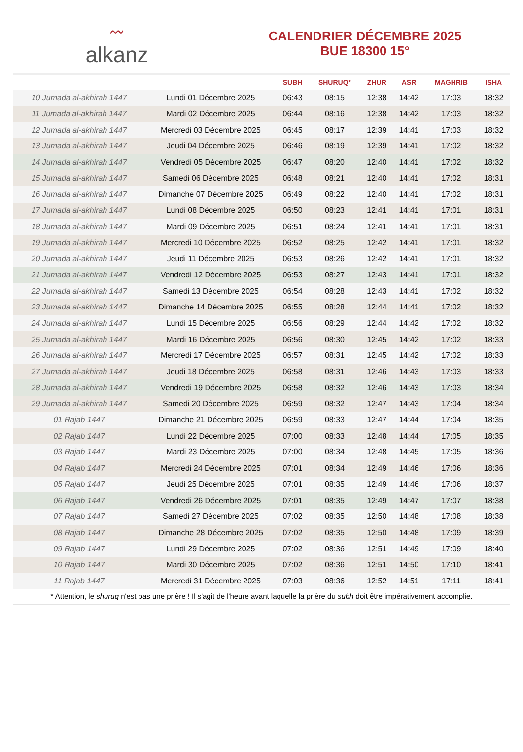〰
alkanz
CALENDRIER DÉCEMBRE 2025
BUE 18300 15°
| | | SUBH | SHURUQ* | ZHUR | ASR | MAGHRIB | ISHA |
| --- | --- | --- | --- | --- | --- | --- | --- |
| 10 Jumada al-akhirah 1447 | Lundi 01 Décembre 2025 | 06:43 | 08:15 | 12:38 | 14:42 | 17:03 | 18:32 |
| 11 Jumada al-akhirah 1447 | Mardi 02 Décembre 2025 | 06:44 | 08:16 | 12:38 | 14:42 | 17:03 | 18:32 |
| 12 Jumada al-akhirah 1447 | Mercredi 03 Décembre 2025 | 06:45 | 08:17 | 12:39 | 14:41 | 17:03 | 18:32 |
| 13 Jumada al-akhirah 1447 | Jeudi 04 Décembre 2025 | 06:46 | 08:19 | 12:39 | 14:41 | 17:02 | 18:32 |
| 14 Jumada al-akhirah 1447 | Vendredi 05 Décembre 2025 | 06:47 | 08:20 | 12:40 | 14:41 | 17:02 | 18:32 |
| 15 Jumada al-akhirah 1447 | Samedi 06 Décembre 2025 | 06:48 | 08:21 | 12:40 | 14:41 | 17:02 | 18:31 |
| 16 Jumada al-akhirah 1447 | Dimanche 07 Décembre 2025 | 06:49 | 08:22 | 12:40 | 14:41 | 17:02 | 18:31 |
| 17 Jumada al-akhirah 1447 | Lundi 08 Décembre 2025 | 06:50 | 08:23 | 12:41 | 14:41 | 17:01 | 18:31 |
| 18 Jumada al-akhirah 1447 | Mardi 09 Décembre 2025 | 06:51 | 08:24 | 12:41 | 14:41 | 17:01 | 18:31 |
| 19 Jumada al-akhirah 1447 | Mercredi 10 Décembre 2025 | 06:52 | 08:25 | 12:42 | 14:41 | 17:01 | 18:32 |
| 20 Jumada al-akhirah 1447 | Jeudi 11 Décembre 2025 | 06:53 | 08:26 | 12:42 | 14:41 | 17:01 | 18:32 |
| 21 Jumada al-akhirah 1447 | Vendredi 12 Décembre 2025 | 06:53 | 08:27 | 12:43 | 14:41 | 17:01 | 18:32 |
| 22 Jumada al-akhirah 1447 | Samedi 13 Décembre 2025 | 06:54 | 08:28 | 12:43 | 14:41 | 17:02 | 18:32 |
| 23 Jumada al-akhirah 1447 | Dimanche 14 Décembre 2025 | 06:55 | 08:28 | 12:44 | 14:41 | 17:02 | 18:32 |
| 24 Jumada al-akhirah 1447 | Lundi 15 Décembre 2025 | 06:56 | 08:29 | 12:44 | 14:42 | 17:02 | 18:32 |
| 25 Jumada al-akhirah 1447 | Mardi 16 Décembre 2025 | 06:56 | 08:30 | 12:45 | 14:42 | 17:02 | 18:33 |
| 26 Jumada al-akhirah 1447 | Mercredi 17 Décembre 2025 | 06:57 | 08:31 | 12:45 | 14:42 | 17:02 | 18:33 |
| 27 Jumada al-akhirah 1447 | Jeudi 18 Décembre 2025 | 06:58 | 08:31 | 12:46 | 14:43 | 17:03 | 18:33 |
| 28 Jumada al-akhirah 1447 | Vendredi 19 Décembre 2025 | 06:58 | 08:32 | 12:46 | 14:43 | 17:03 | 18:34 |
| 29 Jumada al-akhirah 1447 | Samedi 20 Décembre 2025 | 06:59 | 08:32 | 12:47 | 14:43 | 17:04 | 18:34 |
| 01 Rajab 1447 | Dimanche 21 Décembre 2025 | 06:59 | 08:33 | 12:47 | 14:44 | 17:04 | 18:35 |
| 02 Rajab 1447 | Lundi 22 Décembre 2025 | 07:00 | 08:33 | 12:48 | 14:44 | 17:05 | 18:35 |
| 03 Rajab 1447 | Mardi 23 Décembre 2025 | 07:00 | 08:34 | 12:48 | 14:45 | 17:05 | 18:36 |
| 04 Rajab 1447 | Mercredi 24 Décembre 2025 | 07:01 | 08:34 | 12:49 | 14:46 | 17:06 | 18:36 |
| 05 Rajab 1447 | Jeudi 25 Décembre 2025 | 07:01 | 08:35 | 12:49 | 14:46 | 17:06 | 18:37 |
| 06 Rajab 1447 | Vendredi 26 Décembre 2025 | 07:01 | 08:35 | 12:49 | 14:47 | 17:07 | 18:38 |
| 07 Rajab 1447 | Samedi 27 Décembre 2025 | 07:02 | 08:35 | 12:50 | 14:48 | 17:08 | 18:38 |
| 08 Rajab 1447 | Dimanche 28 Décembre 2025 | 07:02 | 08:35 | 12:50 | 14:48 | 17:09 | 18:39 |
| 09 Rajab 1447 | Lundi 29 Décembre 2025 | 07:02 | 08:36 | 12:51 | 14:49 | 17:09 | 18:40 |
| 10 Rajab 1447 | Mardi 30 Décembre 2025 | 07:02 | 08:36 | 12:51 | 14:50 | 17:10 | 18:41 |
| 11 Rajab 1447 | Mercredi 31 Décembre 2025 | 07:03 | 08:36 | 12:52 | 14:51 | 17:11 | 18:41 |
* Attention, le shuruq n'est pas une prière ! Il s'agit de l'heure avant laquelle la prière du subh doit être impérativement accomplie.